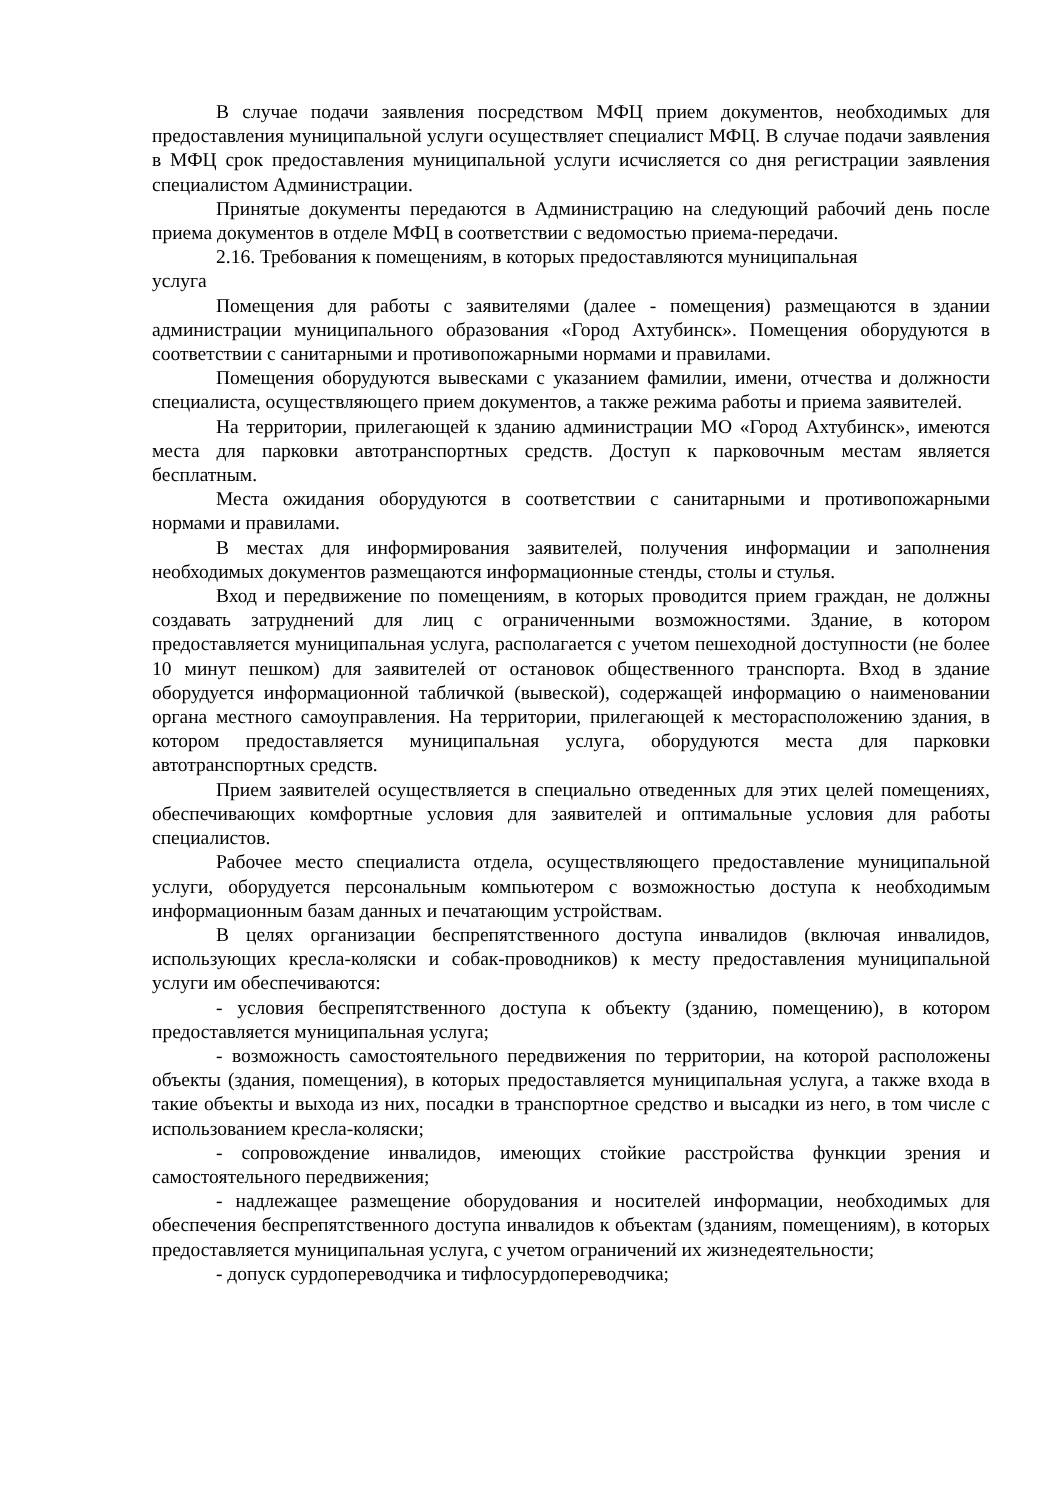В случае подачи заявления посредством МФЦ прием документов, необходимых для предоставления муниципальной услуги осуществляет специалист МФЦ. В случае подачи заявления в МФЦ срок предоставления муниципальной услуги исчисляется со дня регистрации заявления специалистом Администрации.
Принятые документы передаются в Администрацию на следующий рабочий день после приема документов в отделе МФЦ в соответствии с ведомостью приема-передачи.
2.16. Требования к помещениям, в которых предоставляются муниципальная
услуга
Помещения для работы с заявителями (далее - помещения) размещаются в здании администрации муниципального образования «Город Ахтубинск». Помещения оборудуются в соответствии с санитарными и противопожарными нормами и правилами.
Помещения оборудуются вывесками с указанием фамилии, имени, отчества и должности специалиста, осуществляющего прием документов, а также режима работы и приема заявителей.
На территории, прилегающей к зданию администрации МО «Город Ахтубинск», имеются места для парковки автотранспортных средств. Доступ к парковочным местам является бесплатным.
Места ожидания оборудуются в соответствии с санитарными и противопожарными нормами и правилами.
В местах для информирования заявителей, получения информации и заполнения необходимых документов размещаются информационные стенды, столы и стулья.
Вход и передвижение по помещениям, в которых проводится прием граждан, не должны создавать затруднений для лиц с ограниченными возможностями. Здание, в котором предоставляется муниципальная услуга, располагается с учетом пешеходной доступности (не более 10 минут пешком) для заявителей от остановок общественного транспорта. Вход в здание оборудуется информационной табличкой (вывеской), содержащей информацию о наименовании органа местного самоуправления. На территории, прилегающей к месторасположению здания, в котором предоставляется муниципальная услуга, оборудуются места для парковки автотранспортных средств.
Прием заявителей осуществляется в специально отведенных для этих целей помещениях, обеспечивающих комфортные условия для заявителей и оптимальные условия для работы специалистов.
Рабочее место специалиста отдела, осуществляющего предоставление муниципальной услуги, оборудуется персональным компьютером с возможностью доступа к необходимым информационным базам данных и печатающим устройствам.
В целях организации беспрепятственного доступа инвалидов (включая инвалидов, использующих кресла-коляски и собак-проводников) к месту предоставления муниципальной услуги им обеспечиваются:
- условия беспрепятственного доступа к объекту (зданию, помещению), в котором предоставляется муниципальная услуга;
- возможность самостоятельного передвижения по территории, на которой расположены объекты (здания, помещения), в которых предоставляется муниципальная услуга, а также входа в такие объекты и выхода из них, посадки в транспортное средство и высадки из него, в том числе с использованием кресла-коляски;
- сопровождение инвалидов, имеющих стойкие расстройства функции зрения и самостоятельного передвижения;
- надлежащее размещение оборудования и носителей информации, необходимых для обеспечения беспрепятственного доступа инвалидов к объектам (зданиям, помещениям), в которых предоставляется муниципальная услуга, с учетом ограничений их жизнедеятельности;
- допуск сурдопереводчика и тифлосурдопереводчика;